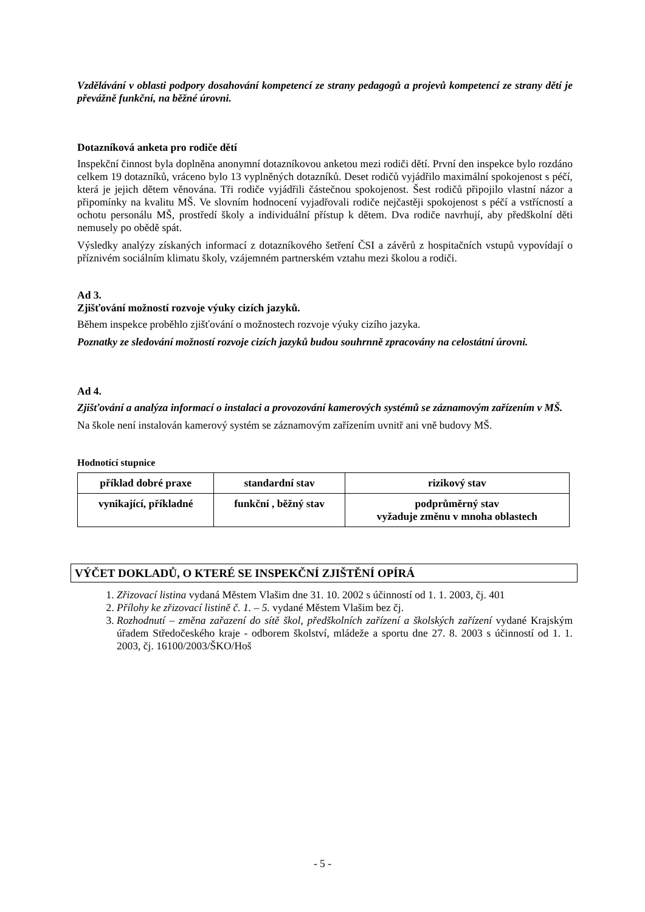Vzdělávání v oblasti podpory dosahování kompetencí ze strany pedagogů a projevů kompetencí ze strany dětí je převážně funkční, na běžné úrovni.
Dotazníková anketa pro rodiče dětí
Inspekční činnost byla doplněna anonymní dotazníkovou anketou mezi rodiči dětí. První den inspekce bylo rozdáno celkem 19 dotazníků, vráceno bylo 13 vyplněných dotazníků. Deset rodičů vyjádřilo maximální spokojenost s péčí, která je jejich dětem věnována. Tři rodiče vyjádřili částečnou spokojenost. Šest rodičů připojilo vlastní názor a připomínky na kvalitu MŠ. Ve slovním hodnocení vyjadřovali rodiče nejčastěji spokojenost s péčí a vstřícností a ochotu personálu MŠ, prostředí školy a individuální přístup k dětem. Dva rodiče navrhují, aby předškolní děti nemusely po obědě spát.
Výsledky analýzy získaných informací z dotazníkového šetření ČSI a závěrů z hospitačních vstupů vypovídají o příznivém sociálním klimatu školy, vzájemném partnerském vztahu mezi školou a rodiči.
Ad 3.
Zjišťování možností rozvoje výuky cizích jazyků.
Během inspekce proběhlo zjišťování o možnostech rozvoje výuky cizího jazyka.
Poznatky ze sledování možností rozvoje cizích jazyků budou souhrnně zpracovány na celostátní úrovni.
Ad 4.
Zjišťování a analýza informací o instalaci a provozování kamerových systémů se záznamovým zařízením v MŠ.
Na škole není instalován kamerový systém se záznamovým zařízením uvnitř ani vně budovy MŠ.
Hodnotící stupnice
| příklad dobré praxe | standardní stav | rizikový stav |
| --- | --- | --- |
| vynikající, příkladné | funkční , běžný stav | podprůměrný stav vyžaduje změnu v mnoha oblastech |
VÝČET DOKLADŮ, O KTERÉ SE INSPEKČNÍ ZJIŠTĚNÍ OPÍRÁ
1. Zřizovací listina vydaná Městem Vlašim dne 31. 10. 2002 s účinností od 1. 1. 2003, čj. 401
2. Přílohy ke zřizovací listině č. 1. – 5. vydané Městem Vlašim bez čj.
3. Rozhodnutí – změna zařazení do sítě škol, předškolních zařízení a školských zařízení vydané Krajským úřadem Středočeského kraje - odborem školství, mládeže a sportu dne 27. 8. 2003 s účinností od 1. 1. 2003, čj. 16100/2003/ŠKO/Hoš
- 5 -